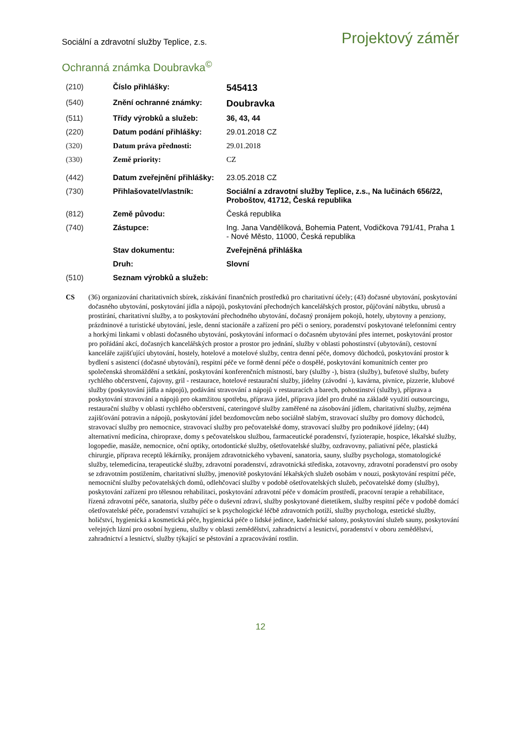Sociální a zdravotní služby Teplice, z.s.
Projektový záměr
Ochranná známka Doubravka<sup>©</sup>
| (210) | Číslo přihlášky: | 545413 |
| (540) | Znění ochranné známky: | Doubravka |
| (511) | Třídy výrobků a služeb: | 36, 43, 44 |
| (220) | Datum podání přihlášky: | 29.01.2018 CZ |
| (320) | Datum práva přednosti: | 29.01.2018 |
| (330) | Země priority: | CZ |
| (442) | Datum zveřejnění přihlášky: | 23.05.2018 CZ |
| (730) | Přihlašovatel/vlastník: | Sociální a zdravotní služby Teplice, z.s., Na lučinách 656/22, Proboštov, 41712, Česká republika |
| (812) | Země původu: | Česká republika |
| (740) | Zástupce: | Ing. Jana Vandělíková, Bohemia Patent, Vodičkova 791/41, Praha 1 - Nové Město, 11000, Česká republika |
| | Stav dokumentu: | Zveřejněná přihláška |
| | Druh: | Slovní |
| (510) | Seznam výrobků a služeb: | |
CS (36) organizování charitativních sbírek, získávání finančních prostředků pro charitativní účely; (43) dočasné ubytování, poskytování dočasného ubytování, poskytování jídla a nápojů, poskytování přechodných kancelářských prostor, půjčování nábytku, ubrusů a prostírání, charitativní služby, a to poskytování přechodného ubytování, dočasný pronájem pokojů, hotely, ubytovny a penziony, prázdninové a turistické ubytování, jesle, denní stacionáře a zařízení pro péči o seniory, poradenství poskytované telefonními centry a horkými linkami v oblasti dočasného ubytování, poskytování informací o dočasném ubytování přes internet, poskytování prostor pro pořádání akcí, dočasných kancelářských prostor a prostor pro jednání, služby v oblasti pohostinství (ubytování), cestovní kanceláře zajišťující ubytování, hostely, hotelové a motelové služby, centra denní péče, domovy důchodců, poskytování prostor k bydlení s asistencí (dočasné ubytování), respitní péče ve formě denní péče o dospělé, poskytování komunitních center pro společenská shromáždění a setkání, poskytování konferenčních místností, bary (služby -), bistra (služby), bufetové služby, bufety rychlého občerstvení, čajovny, gril - restaurace, hotelové restaurační služby, jídelny (závodní -), kavárna, pivnice, pizzerie, klubové služby (poskytování jídla a nápojů), podávání stravování a nápojů v restauracích a barech, pohostinství (služby), příprava a poskytování stravování a nápojů pro okamžitou spotřebu, příprava jídel, příprava jídel pro druhé na základě využití outsourcingu, restaurační služby v oblasti rychlého občerstvení, cateringové služby zaměřené na zásobování jídlem, charitativní služby, zejména zajišťování potravin a nápojů, poskytování jídel bezdomovcům nebo sociálně slabým, stravovací služby pro domovy důchodců, stravovací služby pro nemocnice, stravovací služby pro pečovatelské domy, stravovací služby pro podnikové jídelny; (44) alternativní medicína, chiropraxe, domy s pečovatelskou službou, farmaceutické poradenství, fyzioterapie, hospice, lékařské služby, logopedie, masáže, nemocnice, oční optiky, ortodontické služby, ošetřovatelské služby, ozdravovny, paliativní péče, plastická chirurgie, příprava receptů lékárníky, pronájem zdravotnického vybavení, sanatoria, sauny, služby psychologa, stomatologické služby, telemedicína, terapeutické služby, zdravotní poradenství, zdravotnická střediska, zotavovny, zdravotní poradenství pro osoby se zdravotním postižením, charitativní služby, jmenovitě poskytování lékařských služeb osobám v nouzi, poskytování respitní péče, nemocniční služby pečovatelských domů, odlehčovací služby v podobě ošetřovatelských služeb, pečovatelské domy (služby), poskytování zařízení pro tělesnou rehabilitaci, poskytování zdravotní péče v domácím prostředí, pracovní terapie a rehabilitace, řízená zdravotní péče, sanatoria, služby péče o duševní zdraví, služby poskytované dietetikem, služby respitní péče v podobě domácí ošetřovatelské péče, poradenství vztahující se k psychologické léčbě zdravotních potíží, služby psychologa, estetické služby, holičství, hygienická a kosmetická péče, hygienická péče o lidské jedince, kadeřnické salony, poskytování služeb sauny, poskytování veřejných lázní pro osobní hygienu, služby v oblasti zemědělství, zahradnictví a lesnictví, poradenství v oboru zemědělství, zahradnictví a lesnictví, služby týkající se pěstování a zpracovávání rostlin.
12